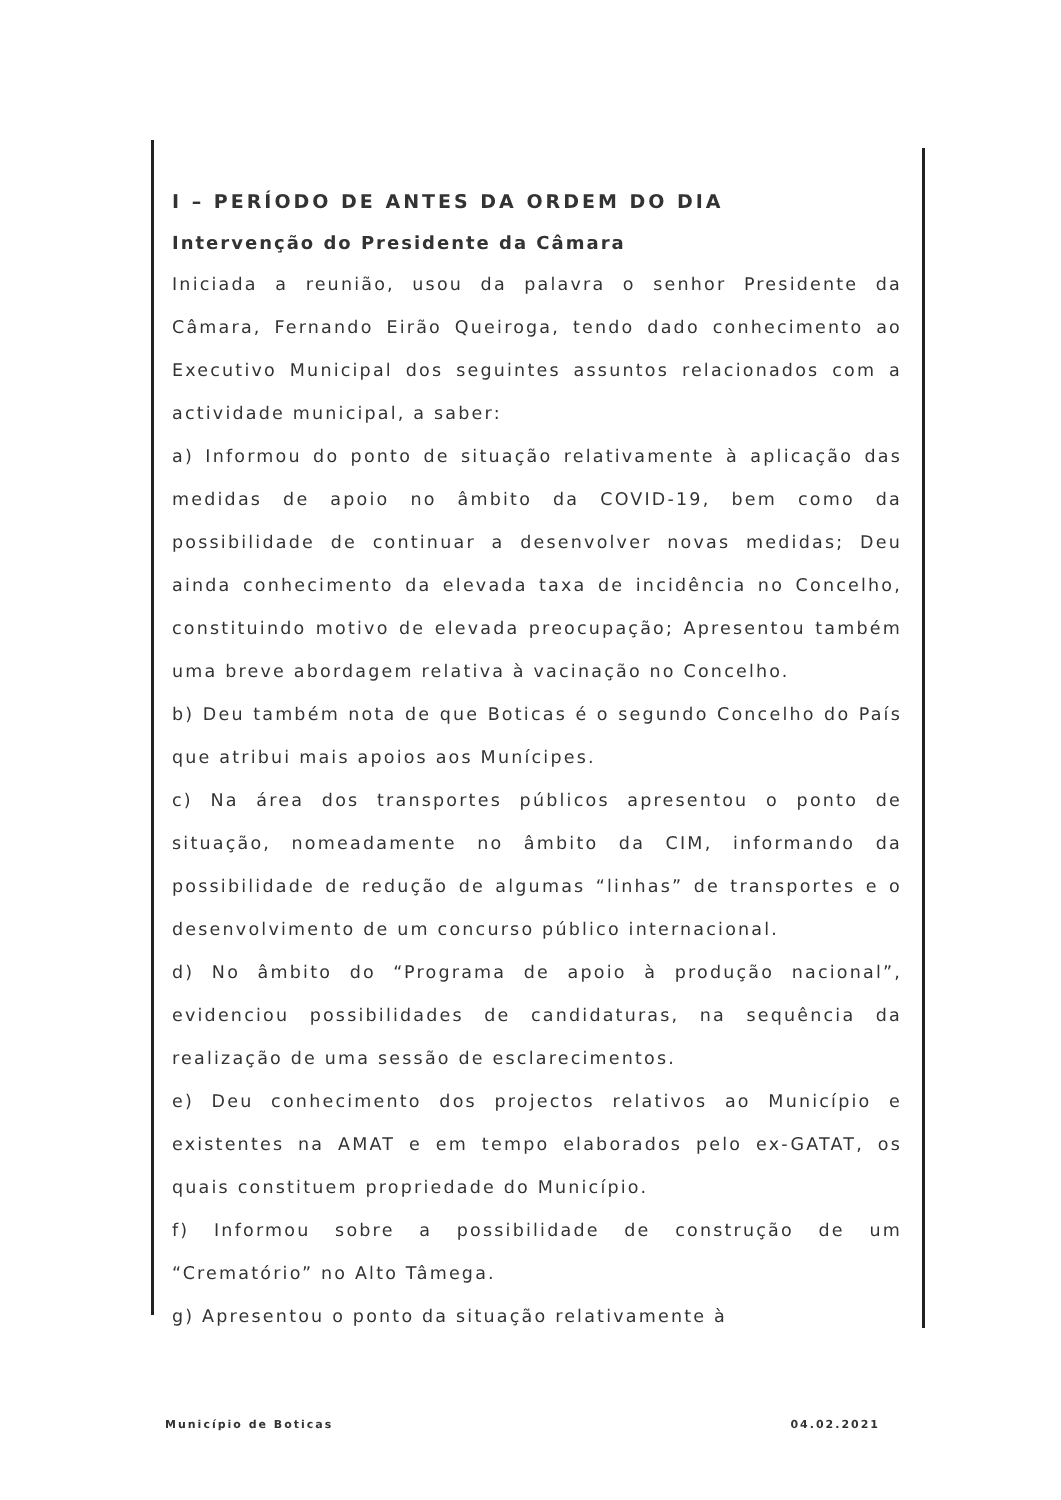I – PERÍODO DE ANTES DA ORDEM DO DIA
Intervenção do Presidente da Câmara
Iniciada a reunião, usou da palavra o senhor Presidente da Câmara, Fernando Eirão Queiroga, tendo dado conhecimento ao Executivo Municipal dos seguintes assuntos relacionados com a actividade municipal, a saber:
a) Informou do ponto de situação relativamente à aplicação das medidas de apoio no âmbito da COVID-19, bem como da possibilidade de continuar a desenvolver novas medidas; Deu ainda conhecimento da elevada taxa de incidência no Concelho, constituindo motivo de elevada preocupação; Apresentou também uma breve abordagem relativa à vacinação no Concelho.
b) Deu também nota de que Boticas é o segundo Concelho do País que atribui mais apoios aos Munícipes.
c) Na área dos transportes públicos apresentou o ponto de situação, nomeadamente no âmbito da CIM, informando da possibilidade de redução de algumas “linhas” de transportes e o desenvolvimento de um concurso público internacional.
d) No âmbito do “Programa de apoio à produção nacional”, evidenciou possibilidades de candidaturas, na sequência da realização de uma sessão de esclarecimentos.
e) Deu conhecimento dos projectos relativos ao Município e existentes na AMAT e em tempo elaborados pelo ex-GATAT, os quais constituem propriedade do Município.
f) Informou sobre a possibilidade de construção de um “Crematório” no Alto Tâmega.
g) Apresentou o ponto da situação relativamente à
Município de Boticas 04.02.2021